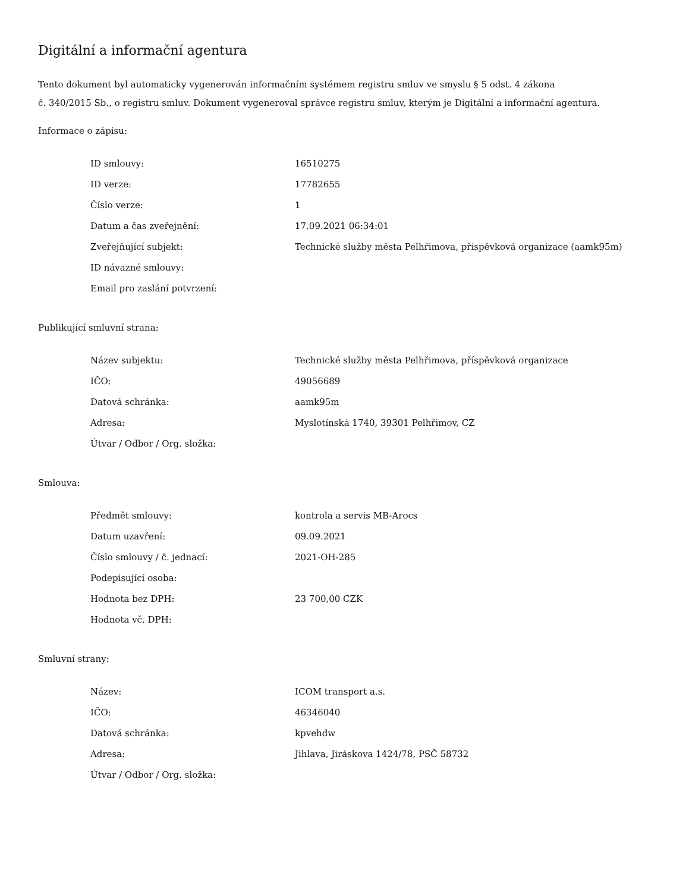Digitální a informační agentura
Tento dokument byl automaticky vygenerován informačním systémem registru smluv ve smyslu § 5 odst. 4 zákona
č. 340/2015 Sb., o registru smluv. Dokument vygeneroval správce registru smluv, kterým je Digitální a informační agentura.
Informace o zápisu:
| ID smlouvy: | 16510275 |
| ID verze: | 17782655 |
| Číslo verze: | 1 |
| Datum a čas zveřejnění: | 17.09.2021 06:34:01 |
| Zveřejňující subjekt: | Technické služby města Pelhřimova, příspěvková organizace (aamk95m) |
| ID návazné smlouvy: | |
| Email pro zaslání potvrzení: | |
Publikující smluvní strana:
| Název subjektu: | Technické služby města Pelhřimova, příspěvková organizace |
| IČO: | 49056689 |
| Datová schránka: | aamk95m |
| Adresa: | Myslotínská 1740, 39301 Pelhřimov, CZ |
| Útvar / Odbor / Org. složka: | |
Smlouva:
| Předmět smlouvy: | kontrola a servis MB-Arocs |
| Datum uzavření: | 09.09.2021 |
| Číslo smlouvy / č. jednací: | 2021-OH-285 |
| Podepisující osoba: | |
| Hodnota bez DPH: | 23 700,00 CZK |
| Hodnota vč. DPH: | |
Smluvní strany:
| Název: | ICOM transport a.s. |
| IČO: | 46346040 |
| Datová schránka: | kpvehdw |
| Adresa: | Jihlava, Jiráskova 1424/78, PSČ 58732 |
| Útvar / Odbor / Org. složka: | |